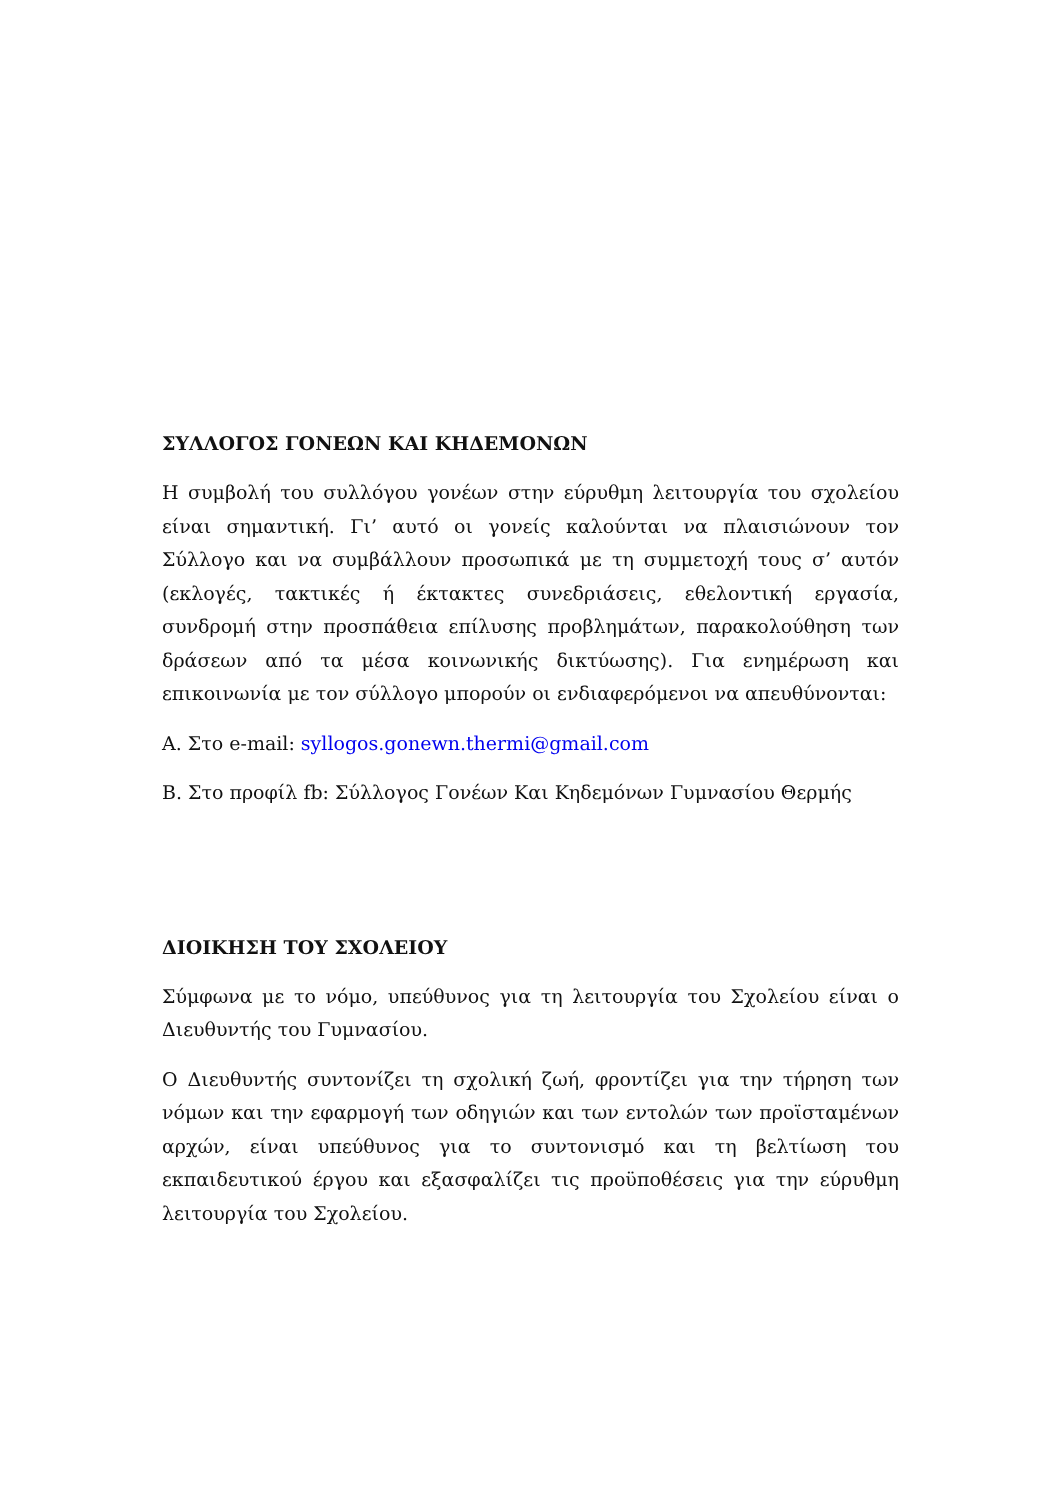ΣΥΛΛΟΓΟΣ ΓΟΝΕΩΝ ΚΑΙ ΚΗΔΕΜΟΝΩΝ
Η συμβολή του συλλόγου γονέων στην εύρυθμη λειτουργία του σχολείου είναι σημαντική. Γι’ αυτό οι γονείς καλούνται να πλαισιώνουν τον Σύλλογο και να συμβάλλουν προσωπικά με τη συμμετοχή τους σ’ αυτόν (εκλογές, τακτικές ή έκτακτες συνεδριάσεις, εθελοντική εργασία, συνδρομή στην προσπάθεια επίλυσης προβλημάτων, παρακολούθηση των δράσεων από τα μέσα κοινωνικής δικτύωσης). Για ενημέρωση και επικοινωνία με τον σύλλογο μπορούν οι ενδιαφερόμενοι να απευθύνονται:
Α. Στο e-mail: syllogos.gonewn.thermi@gmail.com
Β. Στο προφίλ fb: Σύλλογος Γονέων Και Κηδεμόνων Γυμνασίου Θερμής
ΔΙΟΙΚΗΣΗ ΤΟΥ ΣΧΟΛΕΙΟΥ
Σύμφωνα με το νόμο, υπεύθυνος για τη λειτουργία του Σχολείου είναι ο Διευθυντής του Γυμνασίου.
Ο Διευθυντής συντονίζει τη σχολική ζωή, φροντίζει για την τήρηση των νόμων και την εφαρμογή των οδηγιών και των εντολών των προϊσταμένων αρχών, είναι υπεύθυνος για το συντονισμό και τη βελτίωση του εκπαιδευτικού έργου και εξασφαλίζει τις προϋποθέσεις για την εύρυθμη λειτουργία του Σχολείου.